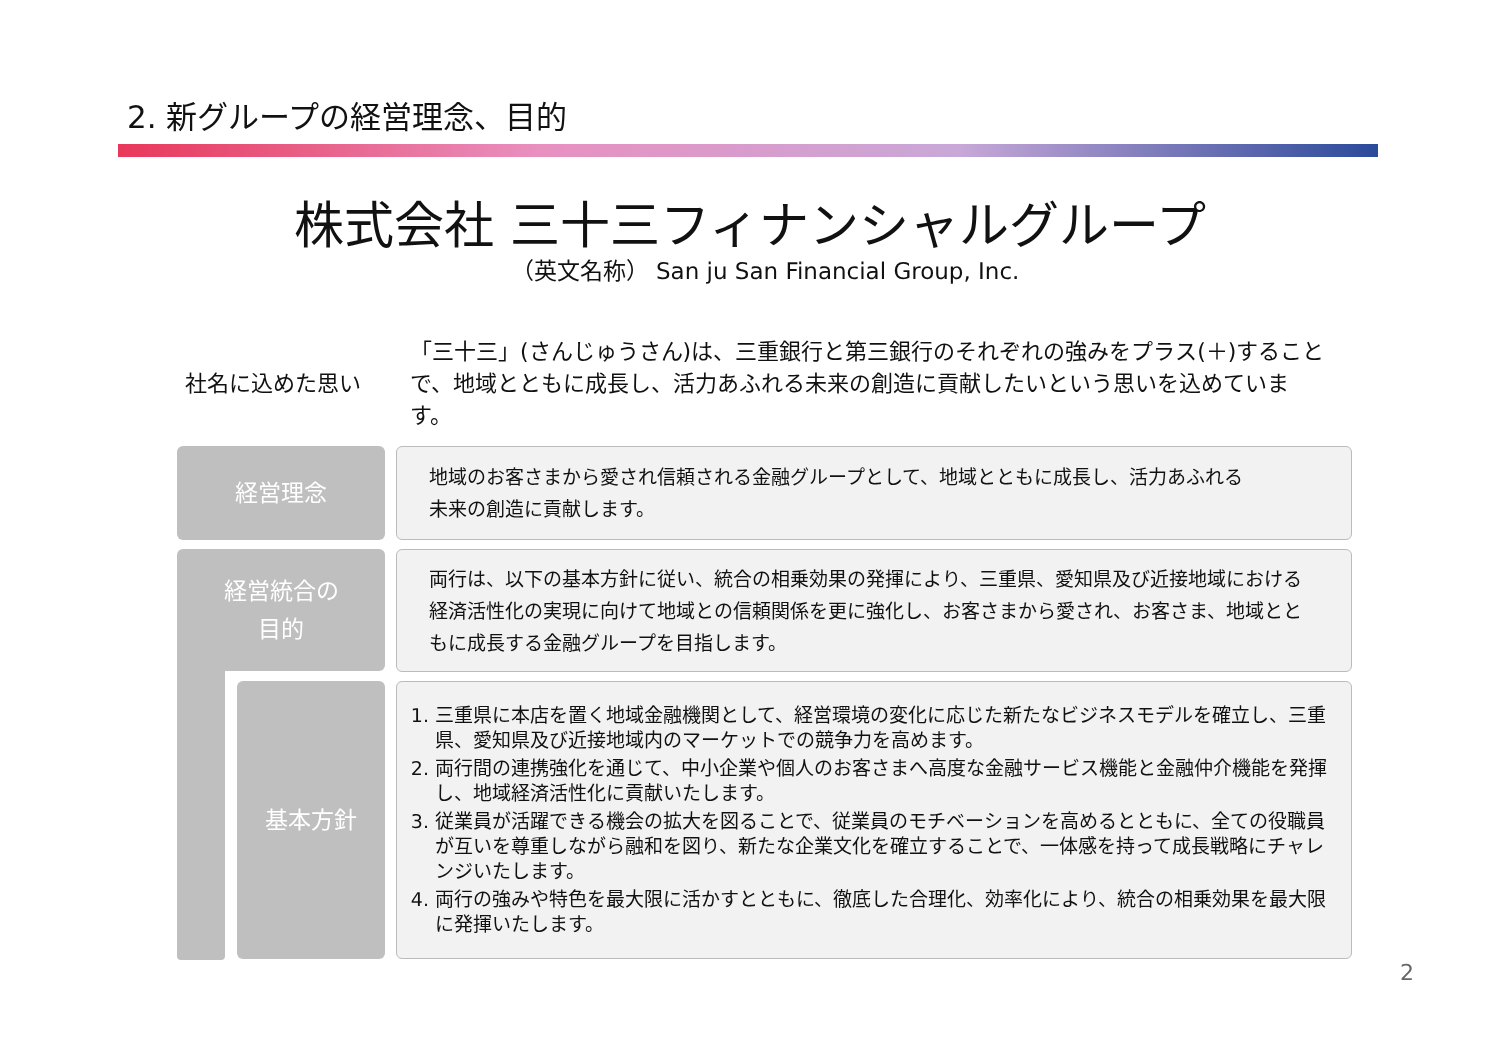2. 新グループの経営理念、目的
株式会社 三十三フィナンシャルグループ
（英文名称） San ju San Financial Group, Inc.
社名に込めた思い
「三十三」(さんじゅうさん)は、三重銀行と第三銀行のそれぞれの強みをプラス(＋)することで、地域とともに成長し、活力あふれる未来の創造に貢献したいという思いを込めています。
経営理念
地域のお客さまから愛され信頼される金融グループとして、地域とともに成長し、活力あふれる
未来の創造に貢献します。
経営統合の
目的
両行は、以下の基本方針に従い、統合の相乗効果の発揮により、三重県、愛知県及び近接地域における経済活性化の実現に向けて地域との信頼関係を更に強化し、お客さまから愛され、お客さま、地域とともに成長する金融グループを目指します。
基本方針
1. 三重県に本店を置く地域金融機関として、経営環境の変化に応じた新たなビジネスモデルを確立し、三重県、愛知県及び近接地域内のマーケットでの競争力を高めます。
2. 両行間の連携強化を通じて、中小企業や個人のお客さまへ高度な金融サービス機能と金融仲介機能を発揮し、地域経済活性化に貢献いたします。
3. 従業員が活躍できる機会の拡大を図ることで、従業員のモチベーションを高めるとともに、全ての役職員が互いを尊重しながら融和を図り、新たな企業文化を確立することで、一体感を持って成長戦略にチャレンジいたします。
4. 両行の強みや特色を最大限に活かすとともに、徹底した合理化、効率化により、統合の相乗効果を最大限に発揮いたします。
2